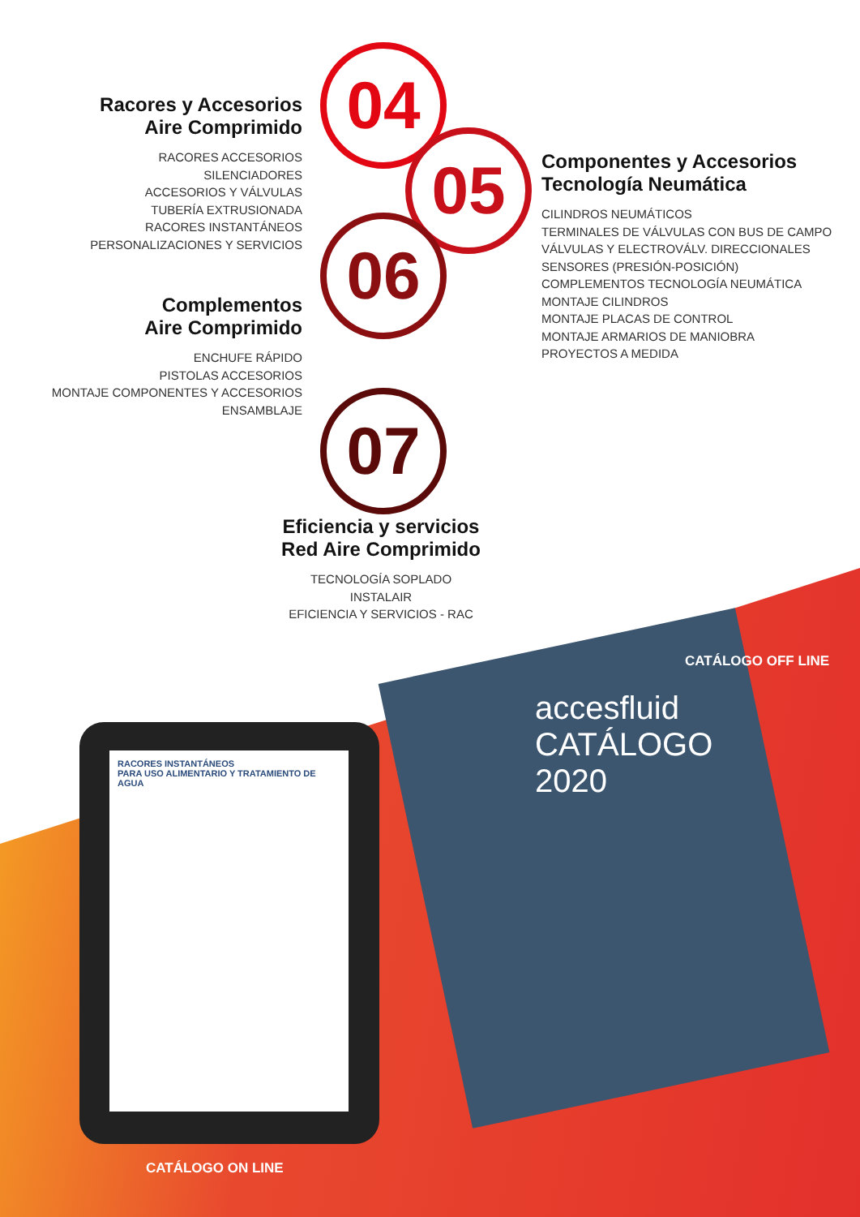Racores y Accesorios
Aire Comprimido
RACORES ACCESORIOS
SILENCIADORES
ACCESORIOS Y VÁLVULAS
TUBERÍA EXTRUSIONADA
RACORES INSTANTÁNEOS
PERSONALIZACIONES Y SERVICIOS
Complementos
Aire Comprimido
ENCHUFE RÁPIDO
PISTOLAS ACCESORIOS
MONTAJE COMPONENTES Y ACCESORIOS
ENSAMBLAJE
04
05
06
07
Componentes y Accesorios
Tecnología Neumática
CILINDROS NEUMÁTICOS
TERMINALES DE VÁLVULAS CON BUS DE CAMPO
VÁLVULAS Y ELECTROVÁLV. DIRECCIONALES
SENSORES (PRESIÓN-POSICIÓN)
COMPLEMENTOS TECNOLOGÍA NEUMÁTICA
MONTAJE CILINDROS
MONTAJE PLACAS DE CONTROL
MONTAJE ARMARIOS DE MANIOBRA
PROYECTOS A MEDIDA
Eficiencia y servicios
Red Aire Comprimido
TECNOLOGÍA SOPLADO
INSTALAIR
EFICIENCIA Y SERVICIOS - RAC
accesfluid
CATÁLOGO
2020
RACORES INSTANTÁNEOS
PARA USO ALIMENTARIO Y TRATAMIENTO DE AGUA
CATÁLOGO OFF LINE
CATÁLOGO ON LINE